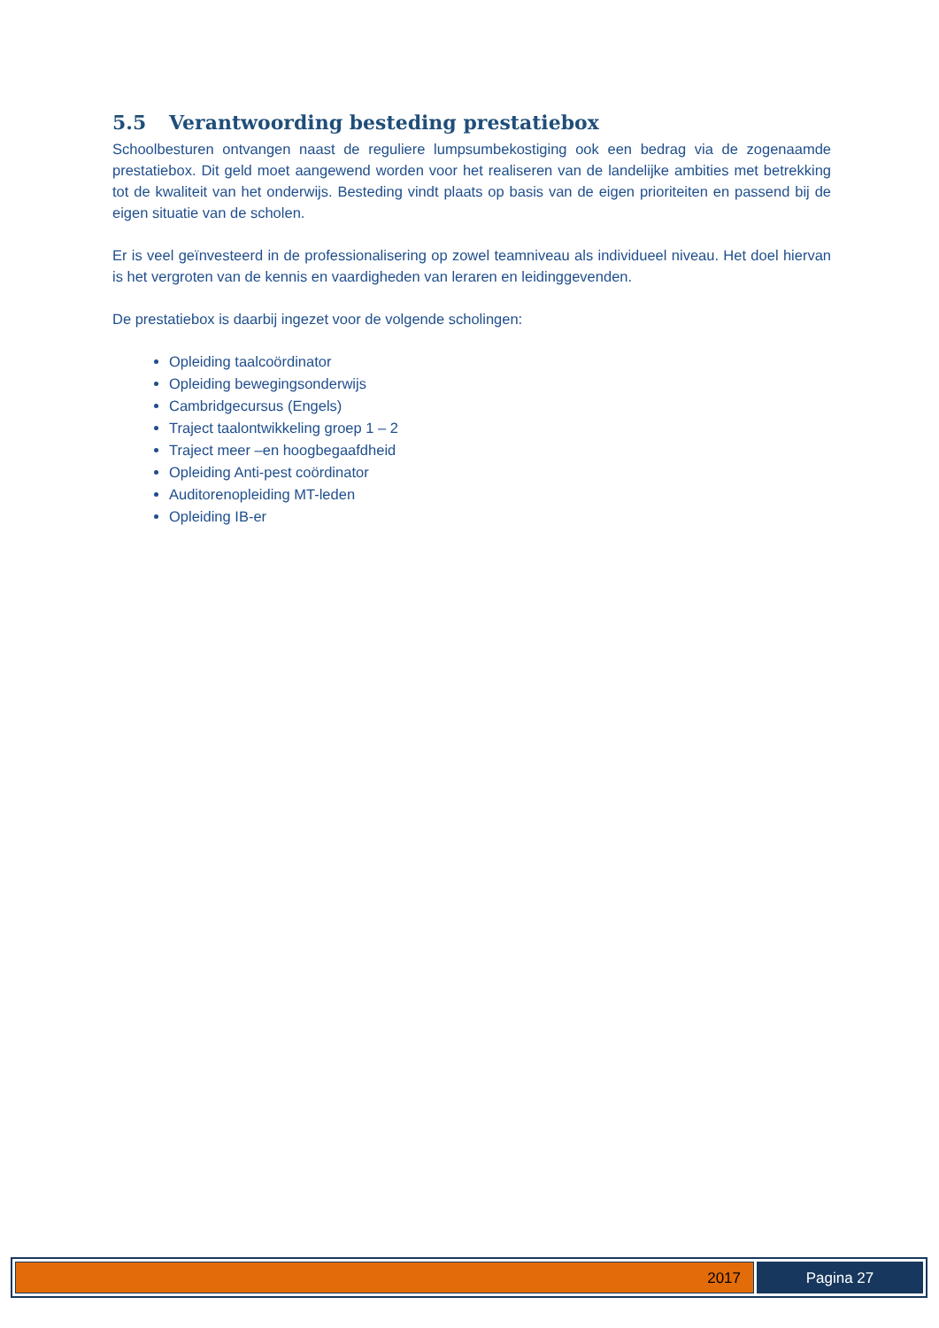5.5 Verantwoording besteding prestatiebox
Schoolbesturen ontvangen naast de reguliere lumpsumbekostiging ook een bedrag via de zogenaamde prestatiebox. Dit geld moet aangewend worden voor het realiseren van de landelijke ambities met betrekking tot de kwaliteit van het onderwijs. Besteding vindt plaats op basis van de eigen prioriteiten en passend bij de eigen situatie van de scholen.
Er is veel geïnvesteerd in de professionalisering op zowel teamniveau als individueel niveau. Het doel hiervan is het vergroten van de kennis en vaardigheden van leraren en leidinggevenden.
De prestatiebox is daarbij ingezet voor de volgende scholingen:
Opleiding taalcoördinator
Opleiding bewegingsonderwijs
Cambridgecursus (Engels)
Traject taalontwikkeling groep 1 – 2
Traject meer –en hoogbegaafdheid
Opleiding Anti-pest coördinator
Auditorenopleiding MT-leden
Opleiding IB-er
2017
Pagina 27